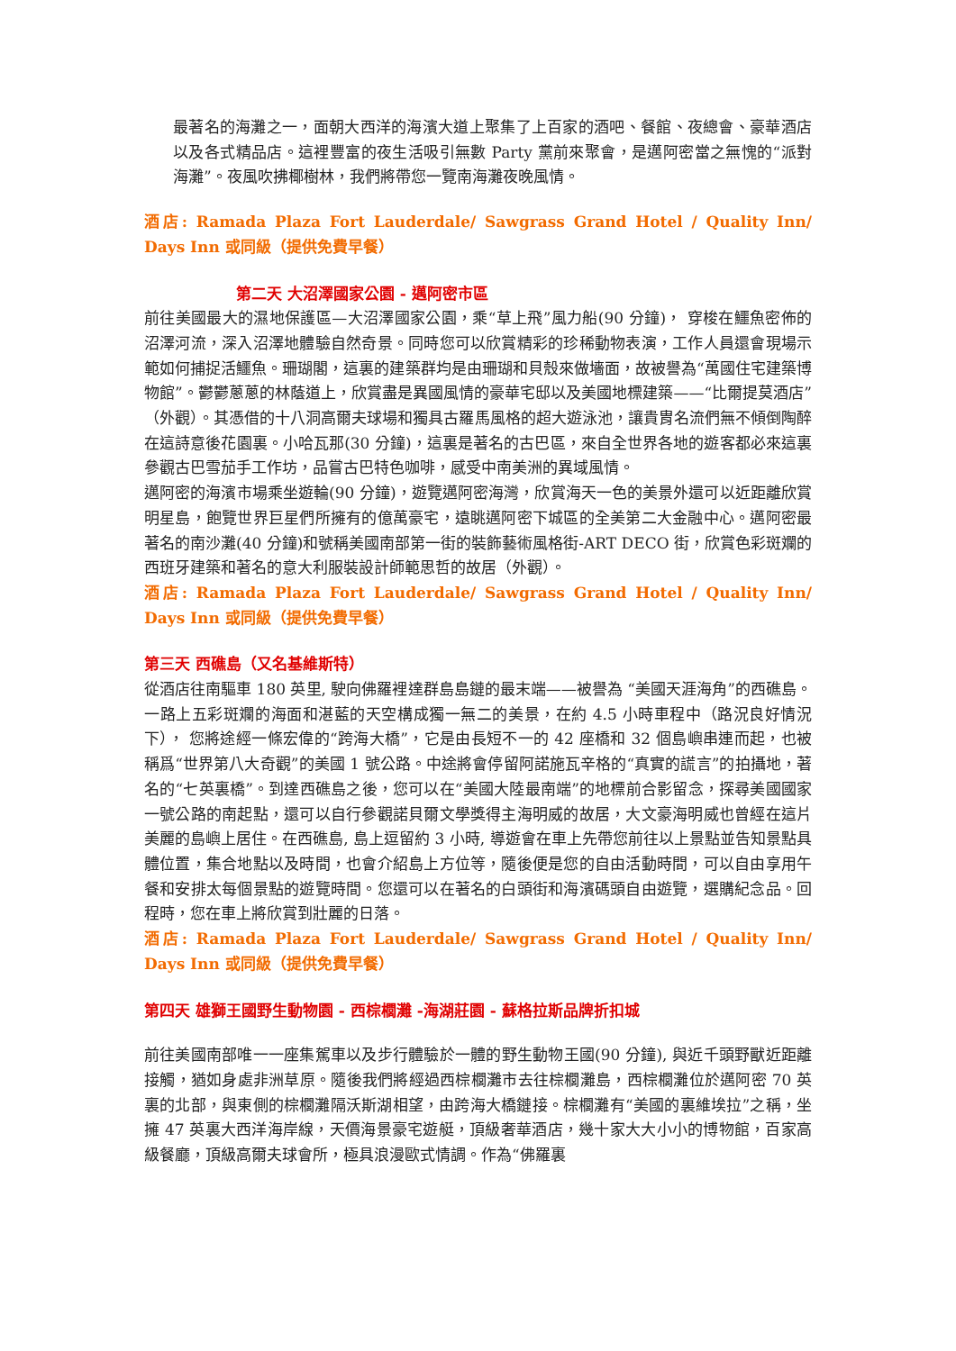最著名的海灘之一，面朝大西洋的海濱大道上聚集了上百家的酒吧、餐館、夜總會、豪華酒店以及各式精品店。這裡豐富的夜生活吸引無數 Party 黨前來聚會，是邁阿密當之無愧的“派對海灘”。夜風吹拂椰樹林，我們將帶您一覽南海灘夜晚風情。
酒店: Ramada Plaza Fort Lauderdale/ Sawgrass Grand Hotel / Quality Inn/ Days Inn 或同級（提供免費早餐）
第二天 大沼澤國家公園 - 邁阿密市區
前往美國最大的濕地保護區—大沼澤國家公園，乘“草上飛”風力船(90 分鐘)， 穿梭在鱷魚密佈的沼澤河流，深入沼澤地體驗自然奇景。同時您可以欣賞精彩的珍稀動物表演，工作人員還會現場示範如何捕捉活鱷魚。珊瑚閣，這裏的建築群均是由珊瑚和貝殼來做墻面，故被譽為“萬國住宅建築博物館”。鬱鬱蔥蔥的林蔭道上，欣賞盡是異國風情的豪華宅邸以及美國地標建築——“比爾提莫酒店”（外觀）。其憑借的十八洞高爾夫球場和獨具古羅馬風格的超大遊泳池，讓貴胄名流們無不傾倒陶醉在這詩意後花園裏。小哈瓦那(30 分鐘)，這裏是著名的古巴區，來自全世界各地的遊客都必來這裏參觀古巴雪茄手工作坊，品嘗古巴特色咖啡，感受中南美洲的異域風情。
邁阿密的海濱市場乘坐遊輪(90 分鐘)，遊覽邁阿密海灣，欣賞海天一色的美景外還可以近距離欣賞明星島，飽覽世界巨星們所擁有的億萬豪宅，遠眺邁阿密下城區的全美第二大金融中心。邁阿密最著名的南沙灘(40 分鐘)和號稱美國南部第一街的裝飾藝術風格街-ART DECO 街，欣賞色彩斑斕的西班牙建築和著名的意大利服裝設計師範思哲的故居（外觀）。
酒店: Ramada Plaza Fort Lauderdale/ Sawgrass Grand Hotel / Quality Inn/ Days Inn 或同級（提供免費早餐）
第三天 西礁島（又名基維斯特）
從酒店往南驅車 180 英里, 駛向佛羅裡達群島島鏈的最末端——被譽為 “美國天涯海角”的西礁島。一路上五彩斑斕的海面和湛藍的天空構成獨一無二的美景，在約 4.5 小時車程中（路況良好情況下）， 您將途經一條宏偉的“跨海大橋”，它是由長短不一的 42 座橋和 32 個島嶼串連而起，也被稱爲“世界第八大奇觀”的美國 1 號公路。中途將會停留阿諾施瓦辛格的“真實的謊言”的拍攝地，著名的“七英裏橋”。到達西礁島之後，您可以在“美國大陸最南端”的地標前合影留念，探尋美國國家一號公路的南起點，還可以自行參觀諾貝爾文學獎得主海明威的故居，大文豪海明威也曾經在這片美麗的島嶼上居住。在西礁島, 島上逗留約 3 小時, 導遊會在車上先帶您前往以上景點並告知景點具體位置，集合地點以及時間，也會介紹島上方位等，隨後便是您的自由活動時間，可以自由享用午餐和安排太每個景點的遊覽時間。您還可以在著名的白頭街和海濱碼頭自由遊覽，選購紀念品。回程時，您在車上將欣賞到壯麗的日落。
酒店: Ramada Plaza Fort Lauderdale/ Sawgrass Grand Hotel / Quality Inn/ Days Inn 或同級（提供免費早餐）
第四天 雄獅王國野生動物園 - 西棕櫚灘 -海湖莊園 - 蘇格拉斯品牌折扣城
前往美國南部唯一一座集駕車以及步行體驗於一體的野生動物王國(90 分鐘), 與近千頭野獸近距離接觸，猶如身處非洲草原。隨後我們將經過西棕櫚灘市去往棕櫚灘島，西棕櫚灘位於邁阿密 70 英裏的北部，與東側的棕櫚灘隔沃斯湖相望，由跨海大橋鏈接。棕櫚灘有“美國的裏維埃拉”之稱，坐擁 47 英裏大西洋海岸線，天價海景豪宅遊艇，頂級奢華酒店，幾十家大大小小的博物館，百家高級餐廳，頂級高爾夫球會所，極具浪漫歐式情調。作為“佛羅裏